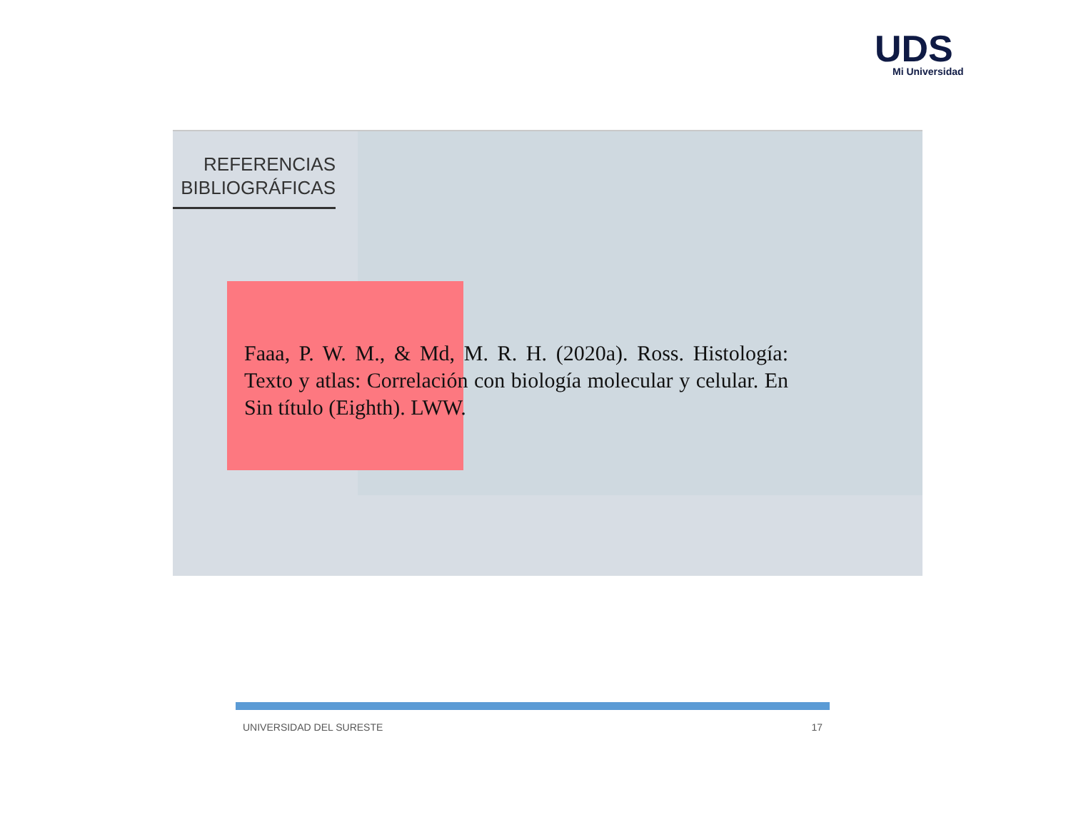UDS Mi Universidad
REFERENCIAS
BIBLIOGRÁFICAS
Faaa, P. W. M., & Md, M. R. H. (2020a). Ross. Histología: Texto y atlas: Correlación con biología molecular y celular. En Sin título (Eighth). LWW.
UNIVERSIDAD DEL SURESTE 17